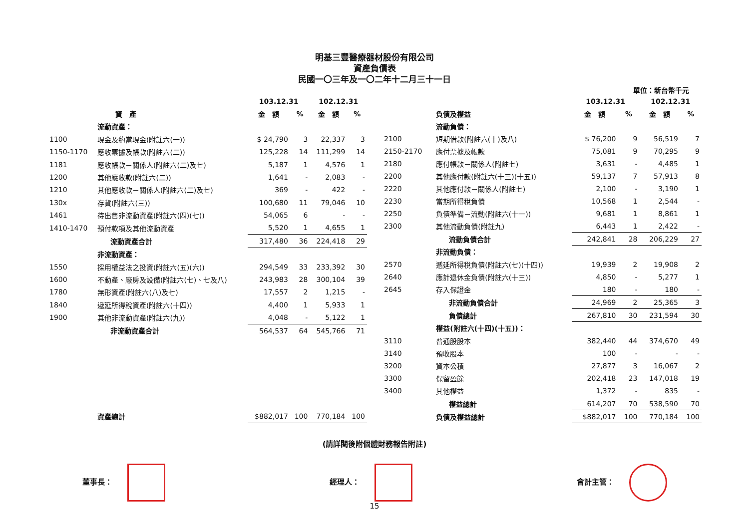明基三豐醫療器材股份有限公司
資產負債表
民國一〇三年及一〇二年十二月三十一日
單位：新台幣千元
| | | 103.12.31 | | 102.12.31 | |
| --- | --- | --- | --- | --- | --- |
| | 資 產 | 金 額 | % | 金 額 | % |
| | 流動資產： | | | | |
| 1100 | 現金及約當現金(附註六(一)) | $ 24,790 | 3 | 22,337 | 3 |
| 1150-1170 | 應收票據及帳款(附註六(二)) | 125,228 | 14 | 111,299 | 14 |
| 1181 | 應收帳款－關係人(附註六(二)及七) | 5,187 | 1 | 4,576 | 1 |
| 1200 | 其他應收款(附註六(二)) | 1,641 | - | 2,083 | - |
| 1210 | 其他應收款－關係人(附註六(二)及七) | 369 | - | 422 | - |
| 130x | 存貨(附註六(三)) | 100,680 | 11 | 79,046 | 10 |
| 1461 | 待出售非流動資產(附註六(四)(七)) | 54,065 | 6 | - | - |
| 1410-1470 | 預付款項及其他流動資產 | 5,520 | 1 | 4,655 | 1 |
| | 流動資產合計 | 317,480 | 36 | 224,418 | 29 |
| | 非流動資產： | | | | |
| 1550 | 採用權益法之投資(附註六(五)(六)) | 294,549 | 33 | 233,392 | 30 |
| 1600 | 不動產、廠房及設備(附註六(七)、七及八) | 243,983 | 28 | 300,104 | 39 |
| 1780 | 無形資產(附註六(八)及七) | 17,557 | 2 | 1,215 | - |
| 1840 | 遞延所得稅資產(附註六(十四)) | 4,400 | 1 | 5,933 | 1 |
| 1900 | 其他非流動資產(附註六(九)) | 4,048 | - | 5,122 | 1 |
| | 非流動資產合計 | 564,537 | 64 | 545,766 | 71 |
| | 資產總計 | $882,017 | 100 | 770,184 | 100 |
| | | 103.12.31 | | 102.12.31 | |
| --- | --- | --- | --- | --- | --- |
| | 負債及權益 | 金 額 | % | 金 額 | % |
| | 流動負債： | | | | |
| 2100 | 短期借款(附註六(十)及八) | $ 76,200 | 9 | 56,519 | 7 |
| 2150-2170 | 應付票據及帳款 | 75,081 | 9 | 70,295 | 9 |
| 2180 | 應付帳款－關係人(附註七) | 3,631 | - | 4,485 | 1 |
| 2200 | 其他應付款(附註六(十三)(十五)) | 59,137 | 7 | 57,913 | 8 |
| 2220 | 其他應付款－關係人(附註七) | 2,100 | - | 3,190 | 1 |
| 2230 | 當期所得稅負債 | 10,568 | 1 | 2,544 | - |
| 2250 | 負債準備－流動(附註六(十一)) | 9,681 | 1 | 8,861 | 1 |
| 2300 | 其他流動負債(附註九) | 6,443 | 1 | 2,422 | - |
| | 流動負債合計 | 242,841 | 28 | 206,229 | 27 |
| | 非流動負債： | | | | |
| 2570 | 遞延所得稅負債(附註六(七)(十四)) | 19,939 | 2 | 19,908 | 2 |
| 2640 | 應計退休金負債(附註六(十三)) | 4,850 | - | 5,277 | 1 |
| 2645 | 存入保證金 | 180 | - | 180 | - |
| | 非流動負債合計 | 24,969 | 2 | 25,365 | 3 |
| | 負債總計 | 267,810 | 30 | 231,594 | 30 |
| | 權益(附註六(十四)(十五))： | | | | |
| 3110 | 普通股股本 | 382,440 | 44 | 374,670 | 49 |
| 3140 | 預收股本 | 100 | - | - | - |
| 3200 | 資本公積 | 27,877 | 3 | 16,067 | 2 |
| 3300 | 保留盈餘 | 202,418 | 23 | 147,018 | 19 |
| 3400 | 其他權益 | 1,372 | - | 835 | - |
| | 權益總計 | 614,207 | 70 | 538,590 | 70 |
| | 負債及權益總計 | $882,017 | 100 | 770,184 | 100 |
(請詳閱後附個體財務報告附註)
董事長： 經理人： 會計主管：
15